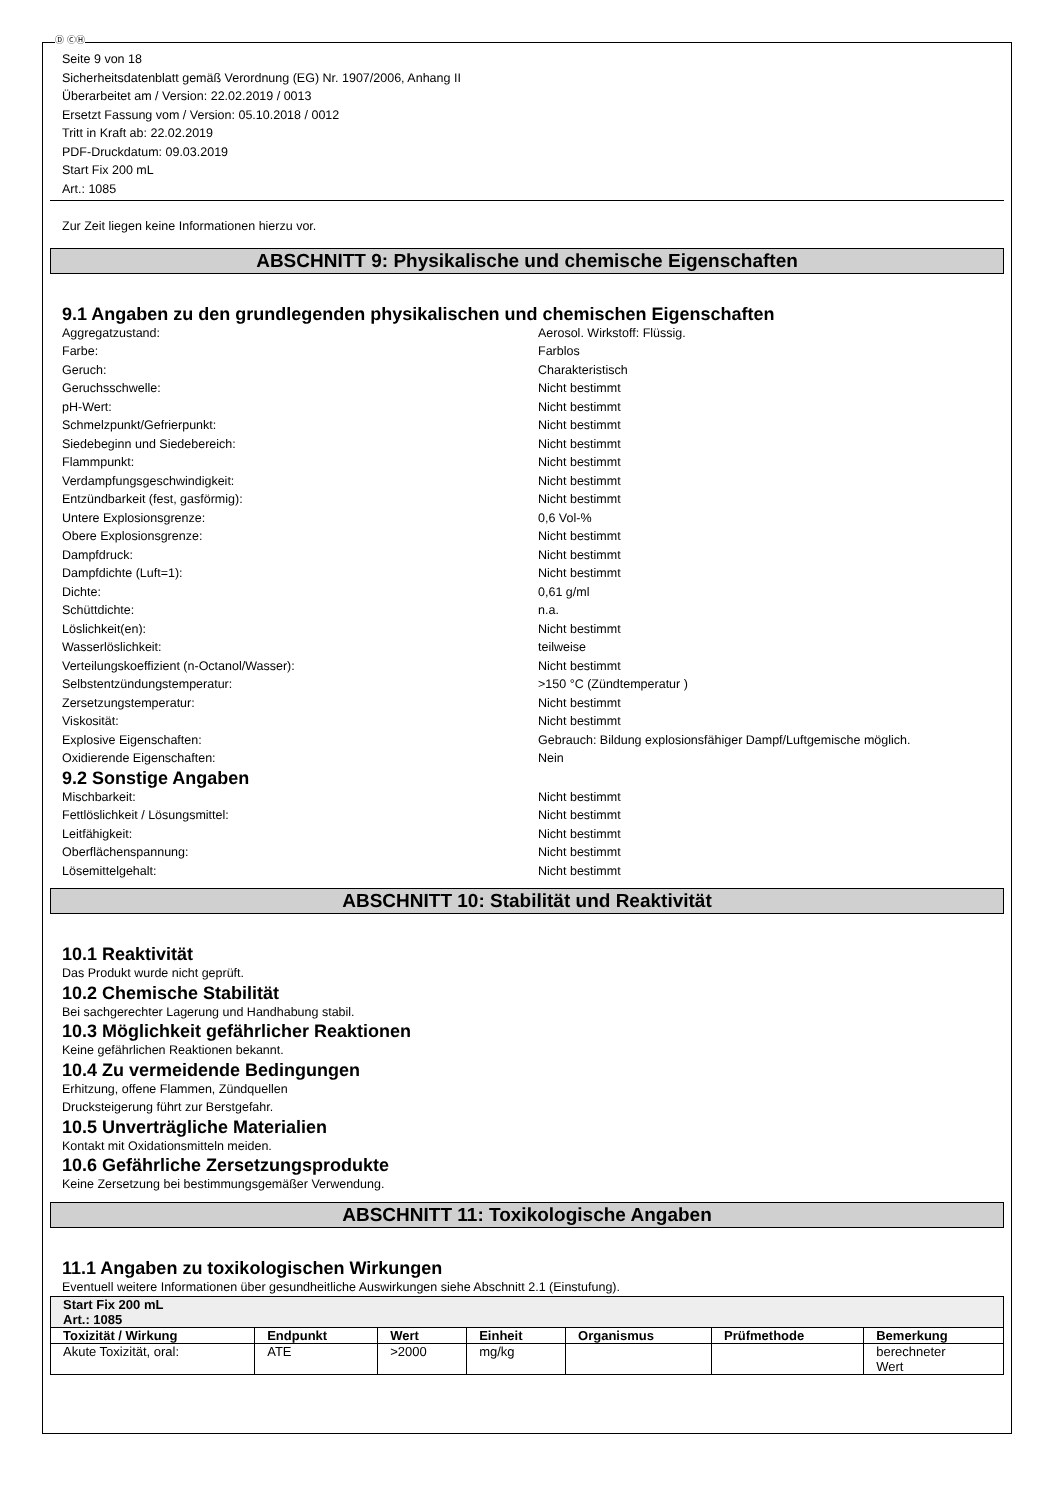Ⓓ ⒸⒽ
Seite 9 von 18
Sicherheitsdatenblatt gemäß Verordnung (EG) Nr. 1907/2006, Anhang II
Überarbeitet am / Version: 22.02.2019 / 0013
Ersetzt Fassung vom / Version: 05.10.2018 / 0012
Tritt in Kraft ab: 22.02.2019
PDF-Druckdatum: 09.03.2019
Start Fix 200 mL
Art.: 1085
Zur Zeit liegen keine Informationen hierzu vor.
ABSCHNITT 9: Physikalische und chemische Eigenschaften
9.1 Angaben zu den grundlegenden physikalischen und chemischen Eigenschaften
Aggregatzustand: Aerosol. Wirkstoff: Flüssig. Farbe: Farblos Geruch: Charakteristisch Geruchsschwelle: Nicht bestimmt pH-Wert: Nicht bestimmt Schmelzpunkt/Gefrierpunkt: Nicht bestimmt Siedebeginn und Siedebereich: Nicht bestimmt Flammpunkt: Nicht bestimmt Verdampfungsgeschwindigkeit: Nicht bestimmt Entzündbarkeit (fest, gasförmig): Nicht bestimmt Untere Explosionsgrenze: 0,6 Vol-% Obere Explosionsgrenze: Nicht bestimmt Dampfdruck: Nicht bestimmt Dampfdichte (Luft=1): Nicht bestimmt Dichte: 0,61 g/ml Schüttdichte: n.a. Löslichkeit(en): Nicht bestimmt Wasserlöslichkeit: teilweise Verteilungskoeffizient (n-Octanol/Wasser): Nicht bestimmt Selbstentzündungstemperatur: >150 °C (Zündtemperatur ) Zersetzungstemperatur: Nicht bestimmt Viskosität: Nicht bestimmt Explosive Eigenschaften: Gebrauch: Bildung explosionsfähiger Dampf/Luftgemische möglich. Oxidierende Eigenschaften: Nein
9.2 Sonstige Angaben
Mischbarkeit: Nicht bestimmt Fettlöslichkeit / Lösungsmittel: Nicht bestimmt Leitfähigkeit: Nicht bestimmt Oberflächenspannung: Nicht bestimmt Lösemittelgehalt: Nicht bestimmt
ABSCHNITT 10: Stabilität und Reaktivität
10.1 Reaktivität
Das Produkt wurde nicht geprüft.
10.2 Chemische Stabilität
Bei sachgerechter Lagerung und Handhabung stabil.
10.3 Möglichkeit gefährlicher Reaktionen
Keine gefährlichen Reaktionen bekannt.
10.4 Zu vermeidende Bedingungen
Erhitzung, offene Flammen, Zündquellen
Drucksteigerung führt zur Berstgefahr.
10.5 Unverträgliche Materialien
Kontakt mit Oxidationsmitteln meiden.
10.6 Gefährliche Zersetzungsprodukte
Keine Zersetzung bei bestimmungsgemäßer Verwendung.
ABSCHNITT 11: Toxikologische Angaben
11.1 Angaben zu toxikologischen Wirkungen
Eventuell weitere Informationen über gesundheitliche Auswirkungen siehe Abschnitt 2.1 (Einstufung).
| Start Fix 200 mL Art.: 1085 | | | | | | |
| --- | --- | --- | --- | --- | --- | --- |
| Toxizität / Wirkung | Endpunkt | Wert | Einheit | Organismus | Prüfmethode | Bemerkung |
| Akute Toxizität, oral: | ATE | >2000 | mg/kg | | | berechneter Wert |